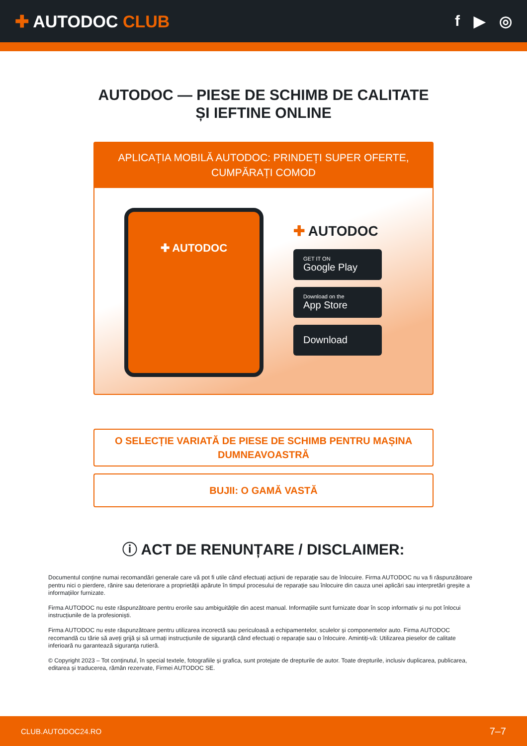✚ AUTODOC CLUB f ▶ ◎
AUTODOC — PIESE DE SCHIMB DE CALITATE ȘI IEFTINE ONLINE
APLICAȚIA MOBILĂ AUTODOC: PRINDEȚI SUPER OFERTE, CUMPĂRAȚI COMOD
✚ AUTODOC
✚ AUTODOC
GET IT ON
Google Play
Download on the
App Store
Download
O SELECȚIE VARIATĂ DE PIESE DE SCHIMB PENTRU MAȘINA DUMNEAVOASTRĂ
BUJII: O GAMĂ VASTĂ
ⓘ ACT DE RENUNȚARE / DISCLAIMER:
Documentul conține numai recomandări generale care vă pot fi utile când efectuați acțiuni de reparație sau de înlocuire. Firma AUTODOC nu va fi răspunzătoare pentru nici o pierdere, rănire sau deteriorare a proprietății apărute în timpul procesului de reparație sau înlocuire din cauza unei aplicări sau interpretări greșite a informațiilor furnizate.
Firma AUTODOC nu este răspunzătoare pentru erorile sau ambiguitățile din acest manual. Informațiile sunt furnizate doar în scop informativ și nu pot înlocui instrucțiunile de la profesioniști.
Firma AUTODOC nu este răspunzătoare pentru utilizarea incorectă sau periculoasă a echipamentelor, sculelor și componentelor auto. Firma AUTODOC recomandă cu tărie să aveți grijă și să urmați instrucțiunile de siguranță când efectuați o reparație sau o înlocuire. Amintiți-vă: Utilizarea pieselor de calitate inferioară nu garantează siguranța rutieră.
© Copyright 2023 – Tot conținutul, în special textele, fotografiile și grafica, sunt protejate de drepturile de autor. Toate drepturile, inclusiv duplicarea, publicarea, editarea și traducerea, rămân rezervate, Firmei AUTODOC SE.
CLUB.AUTODOC24.RO 7–7